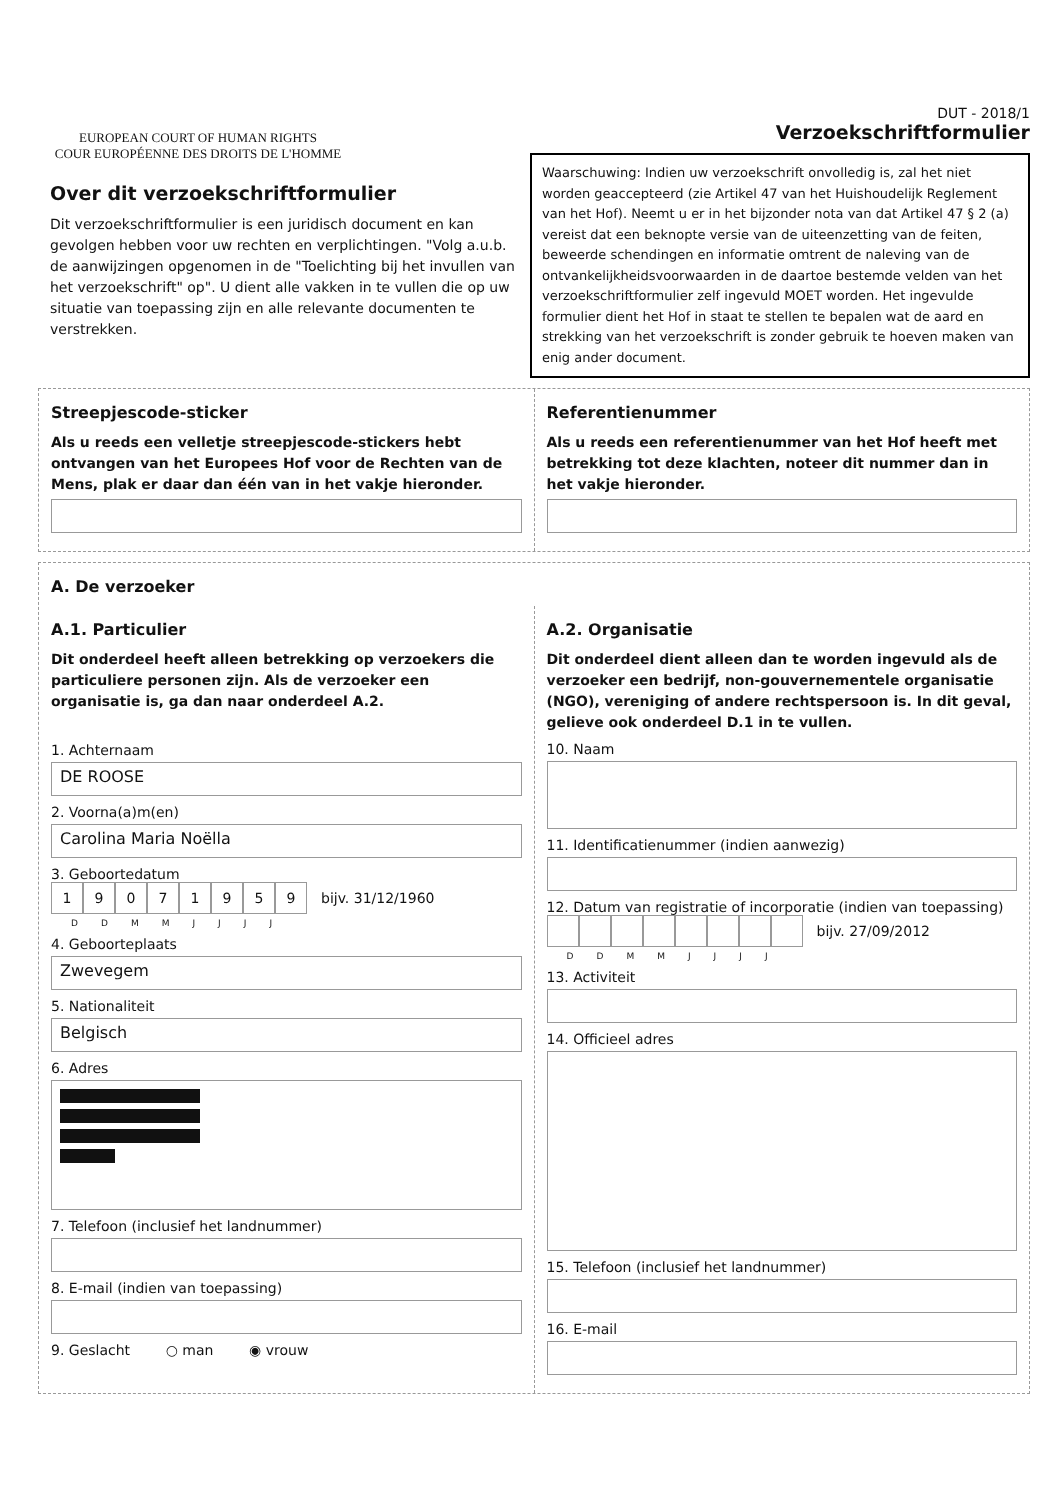EUROPEAN COURT OF HUMAN RIGHTS
COUR EUROPÉENNE DES DROITS DE L'HOMME
Over dit verzoekschriftformulier
Dit verzoekschriftformulier is een juridisch document en kan gevolgen hebben voor uw rechten en verplichtingen. "Volg a.u.b. de aanwijzingen opgenomen in de "Toelichting bij het invullen van het verzoekschrift" op". U dient alle vakken in te vullen die op uw situatie van toepassing zijn en alle relevante documenten te verstrekken.
DUT - 2018/1
Verzoekschriftformulier
Waarschuwing: Indien uw verzoekschrift onvolledig is, zal het niet worden geaccepteerd (zie Artikel 47 van het Huishoudelijk Reglement van het Hof). Neemt u er in het bijzonder nota van dat Artikel 47 § 2 (a) vereist dat een beknopte versie van de uiteenzetting van de feiten, beweerde schendingen en informatie omtrent de naleving van de ontvankelijkheidsvoorwaarden in de daartoe bestemde velden van het verzoekschriftformulier zelf ingevuld MOET worden. Het ingevulde formulier dient het Hof in staat te stellen te bepalen wat de aard en strekking van het verzoekschrift is zonder gebruik te hoeven maken van enig ander document.
Streepjescode-sticker
Als u reeds een velletje streepjescode-stickers hebt ontvangen van het Europees Hof voor de Rechten van de Mens, plak er daar dan één van in het vakje hieronder.
Referentienummer
Als u reeds een referentienummer van het Hof heeft met betrekking tot deze klachten, noteer dit nummer dan in het vakje hieronder.
A. De verzoeker
A.1. Particulier
Dit onderdeel heeft alleen betrekking op verzoekers die particuliere personen zijn. Als de verzoeker een organisatie is, ga dan naar onderdeel A.2.
1. Achternaam
DE ROOSE
2. Voorna(a)m(en)
Carolina Maria Noëlla
3. Geboortedatum
19071959
bijv. 31/12/1960
DDMMJJJJ
4. Geboorteplaats
Zwevegem
5. Nationaliteit
Belgisch
6. Adres
7. Telefoon (inclusief het landnummer)
8. E-mail (indien van toepassing)
9. Geslacht ○ man ◉ vrouw
A.2. Organisatie
Dit onderdeel dient alleen dan te worden ingevuld als de verzoeker een bedrijf, non-gouvernementele organisatie (NGO), vereniging of andere rechtspersoon is. In dit geval, gelieve ook onderdeel D.1 in te vullen.
10. Naam
11. Identificatienummer (indien aanwezig)
12. Datum van registratie of incorporatie (indien van toepassing)
bijv. 27/09/2012
DDMMJJJJ
13. Activiteit
14. Officieel adres
15. Telefoon (inclusief het landnummer)
16. E-mail